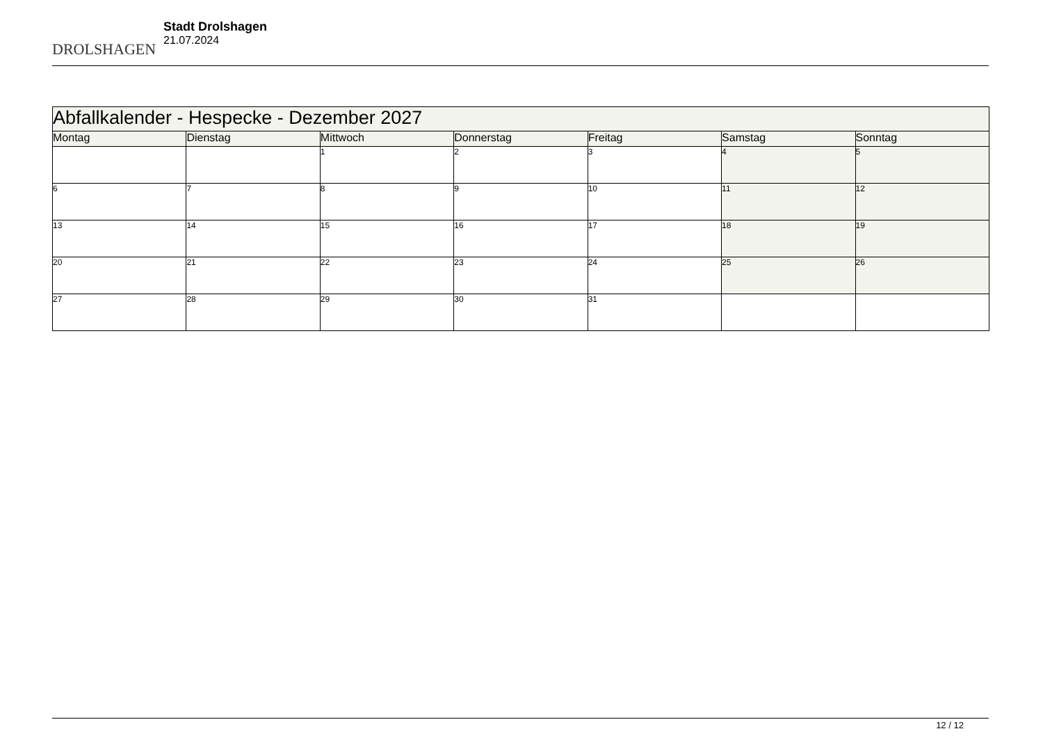DROLSHAGEN
Stadt Drolshagen
21.07.2024
| Abfallkalender - Hespecke - Dezember 2027 | | | | | | |
| --- | --- | --- | --- | --- | --- | --- |
| Montag | Dienstag | Mittwoch | Donnerstag | Freitag | Samstag | Sonntag |
| | | 1 | 2 | 3 | 4 | 5 |
| 6 | 7 | 8 | 9 | 10 | 11 | 12 |
| 13 | 14 | 15 | 16 | 17 | 18 | 19 |
| 20 | 21 | 22 | 23 | 24 | 25 | 26 |
| 27 | 28 | 29 | 30 | 31 | | |
12 / 12